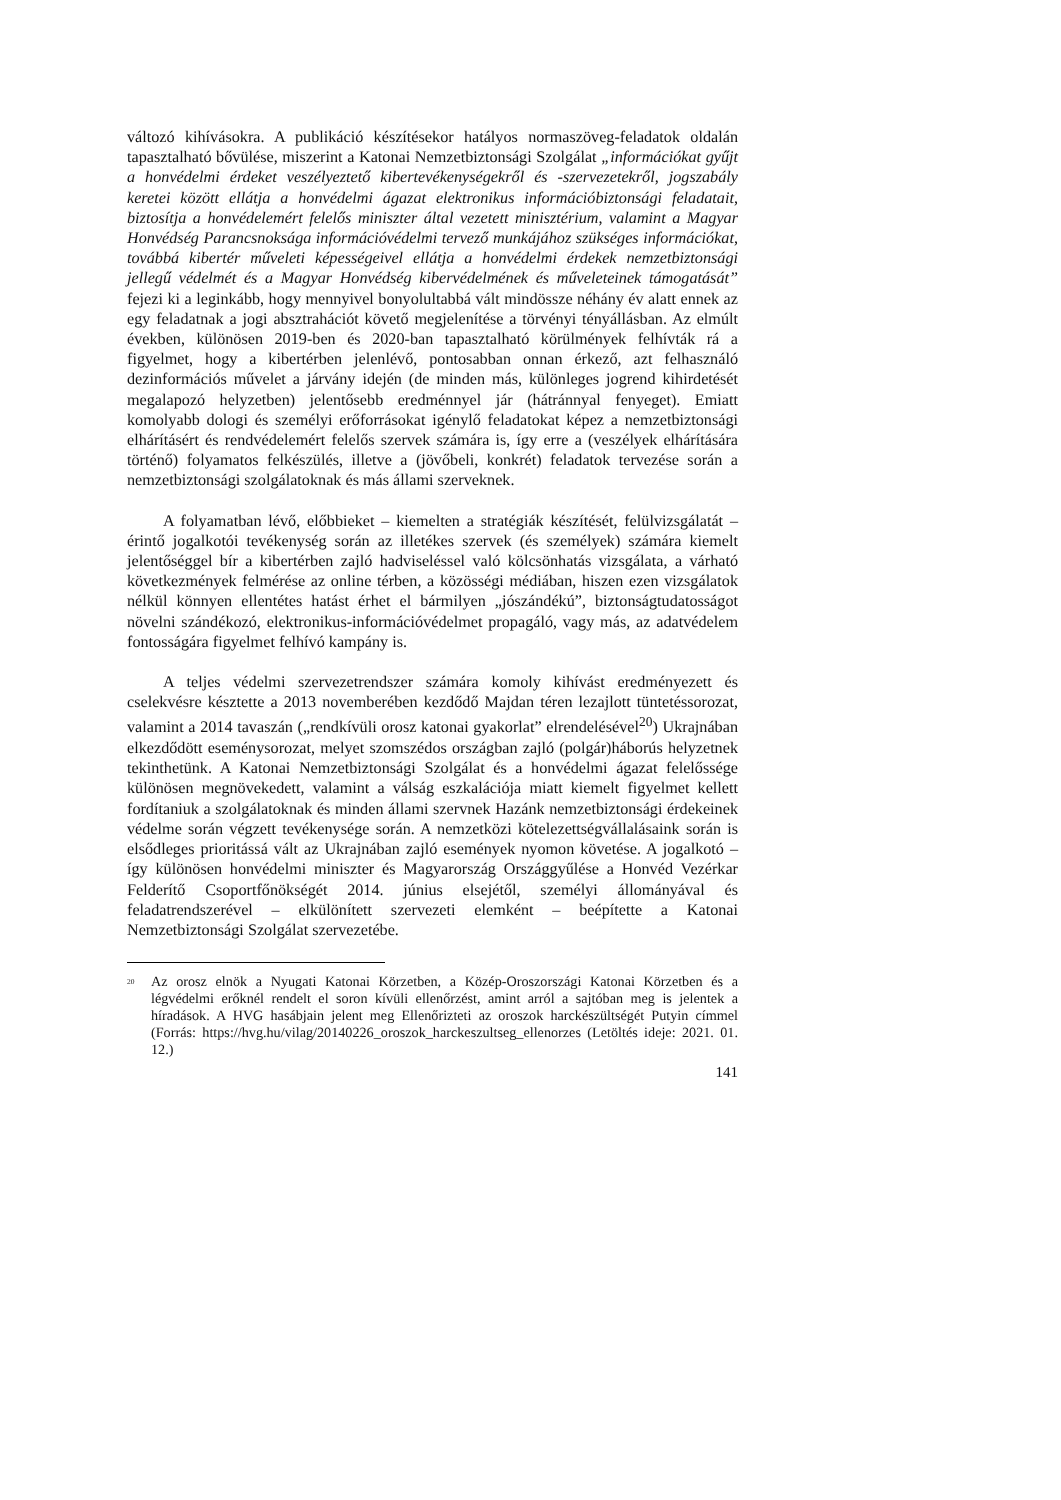változó kihívásokra. A publikáció készítésekor hatályos normaszöveg-feladatok oldalán tapasztalható bővülése, miszerint a Katonai Nemzetbiztonsági Szolgálat „információkat gyűjt a honvédelmi érdeket veszélyeztető kibertevékenységekről és -szervezetekről, jogszabály keretei között ellátja a honvédelmi ágazat elektronikus információbiztonsági feladatait, biztosítja a honvédelemért felelős miniszter által vezetett minisztérium, valamint a Magyar Honvédség Parancsnoksága információvédelmi tervező munkájához szükséges információkat, továbbá kibertér műveleti képességeivel ellátja a honvédelmi érdekek nemzetbiztonsági jellegű védelmét és a Magyar Honvédség kibervédelmének és műveleteinek támogatását” fejezi ki a leginkább, hogy mennyivel bonyolultabbá vált mindössze néhány év alatt ennek az egy feladatnak a jogi absztrahációt követő megjelenítése a törvényi tényállásban. Az elmúlt években, különösen 2019-ben és 2020-ban tapasztalható körülmények felhívták rá a figyelmet, hogy a kibertérben jelenlévő, pontosabban onnan érkező, azt felhasználó dezinformációs művelet a járvány idején (de minden más, különleges jogrend kihirdetését megalapozó helyzetben) jelentősebb eredménnyel jár (hátránnyal fenyeget). Emiatt komolyabb dologi és személyi erőforrásokat igénylő feladatokat képez a nemzetbiztonsági elhárításért és rendvédelemért felelős szervek számára is, így erre a (veszélyek elhárítására történő) folyamatos felkészülés, illetve a (jövőbeli, konkrét) feladatok tervezése során a nemzetbiztonsági szolgálatoknak és más állami szerveknek.
A folyamatban lévő, előbbieket – kiemelten a stratégiák készítését, felülvizsgálatát – érintő jogalkotói tevékenység során az illetékes szervek (és személyek) számára kiemelt jelentőséggel bír a kibertérben zajló hadviseléssel való kölcsönhatás vizsgálata, a várható következmények felmérése az online térben, a közösségi médiában, hiszen ezen vizsgálatok nélkül könnyen ellentétes hatást érhet el bármilyen „jószándékú”, biztonságtudatosságot növelni szándékozó, elektronikus-információvédelmet propagáló, vagy más, az adatvédelem fontosságára figyelmet felhívó kampány is.
A teljes védelmi szervezetrendszer számára komoly kihívást eredményezett és cselekvésre késztette a 2013 novemberében kezdődő Majdan téren lezajlott tüntetéssorozat, valamint a 2014 tavaszán („rendkívüli orosz katonai gyakorlat” elrendelésével<sup>20</sup>) Ukrajnában elkezdődött eseménysorozat, melyet szomszédos országban zajló (polgár)háborús helyzetnek tekinthetünk. A Katonai Nemzetbiztonsági Szolgálat és a honvédelmi ágazat felelőssége különösen megnövekedett, valamint a válság eszkalációja miatt kiemelt figyelmet kellett fordítaniuk a szolgálatoknak és minden állami szervnek Hazánk nemzetbiztonsági érdekeinek védelme során végzett tevékenysége során. A nemzetközi kötelezettségvállalásaink során is elsődleges prioritássá vált az Ukrajnában zajló események nyomon követése. A jogalkotó – így különösen honvédelmi miniszter és Magyarország Országgyűlése a Honvéd Vezérkar Felderítő Csoportfőnökségét 2014. június elsejétől, személyi állományával és feladatrendszerével – elkülönített szervezeti elemként – beépítette a Katonai Nemzetbiztonsági Szolgálat szervezetébe.
<sup>20</sup> Az orosz elnök a Nyugati Katonai Körzetben, a Közép-Oroszországi Katonai Körzetben és a légvédelmi erőknél rendelt el soron kívüli ellenőrzést, amint arról a sajtóban meg is jelentek a híradások. A HVG hasábjain jelent meg Ellenőrizteti az oroszok harckészültségét Putyin címmel (Forrás: https://hvg.hu/vilag/20140226_oroszok_harckeszultseg_ellenorzes (Letöltés ideje: 2021. 01. 12.)
141